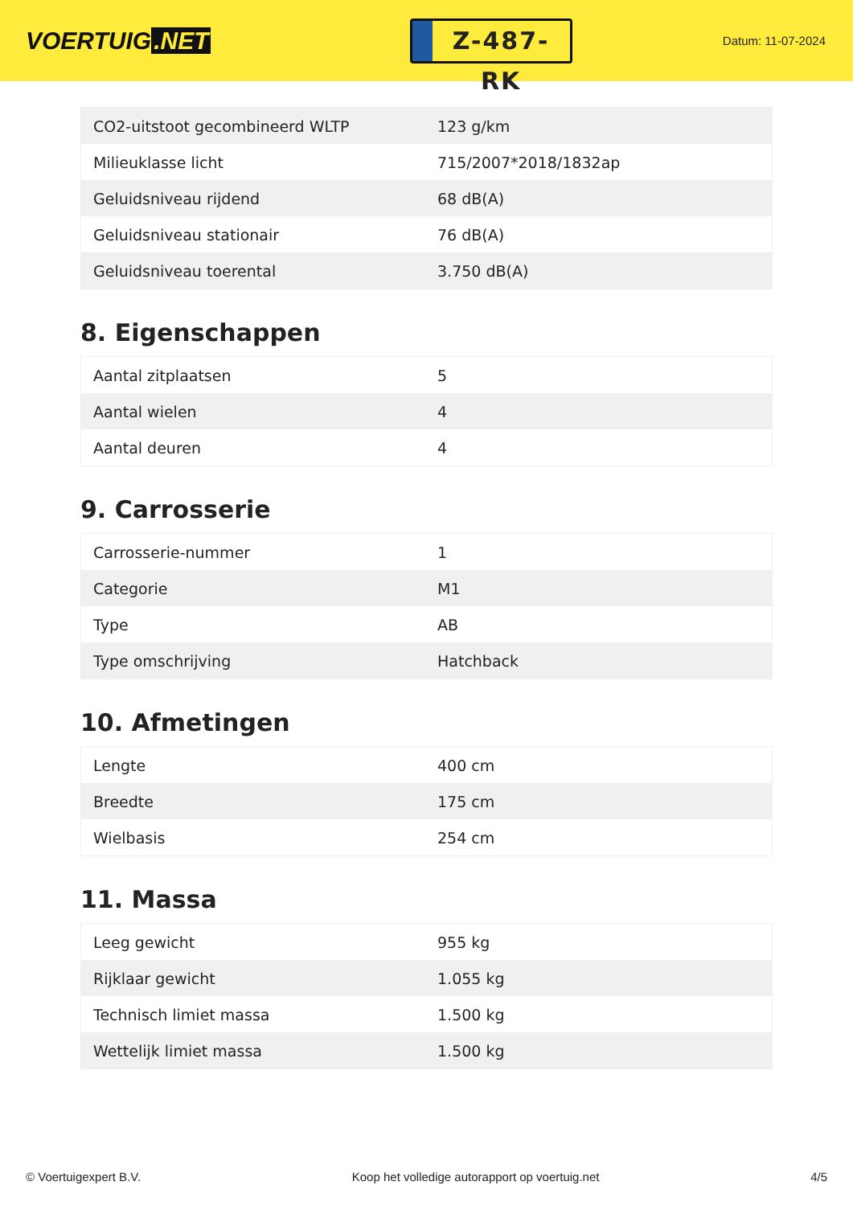VOERTUIG.NET
Z-487-RK
Datum: 11-07-2024
| CO2-uitstoot gecombineerd WLTP | 123 g/km |
| Milieuklasse licht | 715/2007*2018/1832ap |
| Geluidsniveau rijdend | 68 dB(A) |
| Geluidsniveau stationair | 76 dB(A) |
| Geluidsniveau toerental | 3.750 dB(A) |
8. Eigenschappen
| Aantal zitplaatsen | 5 |
| Aantal wielen | 4 |
| Aantal deuren | 4 |
9. Carrosserie
| Carrosserie-nummer | 1 |
| Categorie | M1 |
| Type | AB |
| Type omschrijving | Hatchback |
10. Afmetingen
| Lengte | 400 cm |
| Breedte | 175 cm |
| Wielbasis | 254 cm |
11. Massa
| Leeg gewicht | 955 kg |
| Rijklaar gewicht | 1.055 kg |
| Technisch limiet massa | 1.500 kg |
| Wettelijk limiet massa | 1.500 kg |
© Voertuigexpert B.V. Koop het volledige autorapport op voertuig.net 4/5